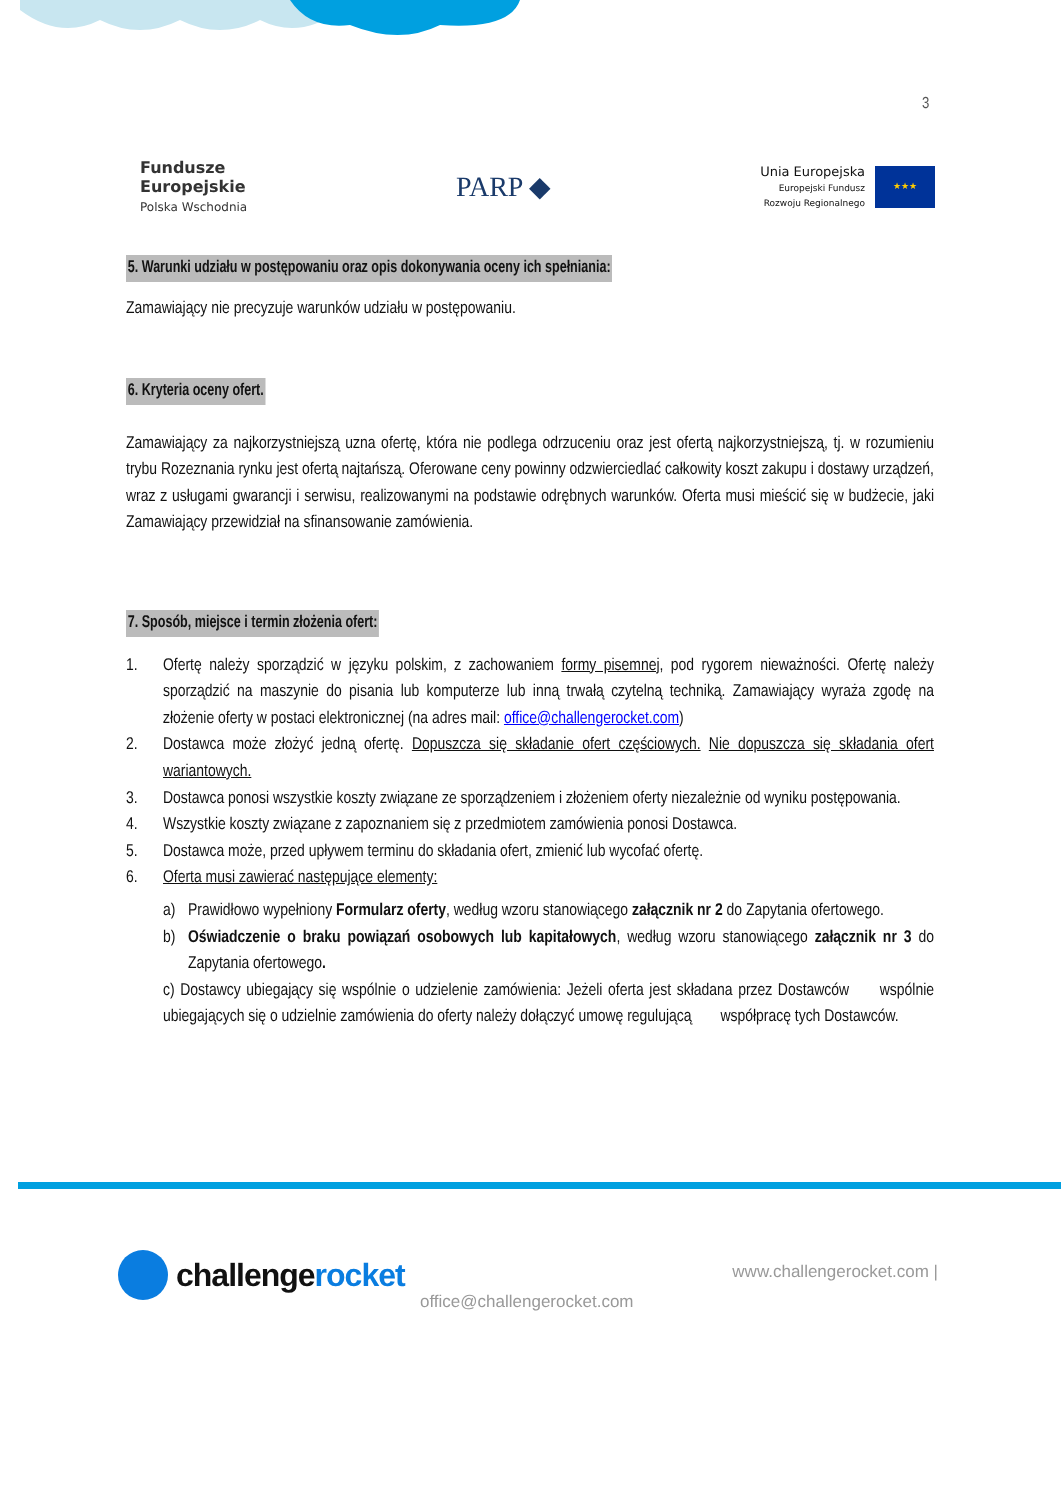3
Fundusze
Europejskie
Polska Wschodnia
PARP ◆
Unia Europejska
Europejski Fundusz
Rozwoju Regionalnego
★★★
5. Warunki udziału w postępowaniu oraz opis dokonywania oceny ich spełniania:
Zamawiający nie precyzuje warunków udziału w postępowaniu.
6. Kryteria oceny ofert.
Zamawiający za najkorzystniejszą uzna ofertę, która nie podlega odrzuceniu oraz jest ofertą najkorzystniejszą, tj. w rozumieniu trybu Rozeznania rynku jest ofertą najtańszą. Oferowane ceny powinny odzwierciedlać całkowity koszt zakupu i dostawy urządzeń, wraz z usługami gwarancji i serwisu, realizowanymi na podstawie odrębnych warunków. Oferta musi mieścić się w budżecie, jaki Zamawiający przewidział na sfinansowanie zamówienia.
7. Sposób, miejsce i termin złożenia ofert:
1. Ofertę należy sporządzić w języku polskim, z zachowaniem formy pisemnej, pod rygorem nieważności. Ofertę należy sporządzić na maszynie do pisania lub komputerze lub inną trwałą czytelną techniką. Zamawiający wyraża zgodę na złożenie oferty w postaci elektronicznej (na adres mail: office@challengerocket.com)
2. Dostawca może złożyć jedną ofertę. Dopuszcza się składanie ofert częściowych. Nie dopuszcza się składania ofert wariantowych.
3. Dostawca ponosi wszystkie koszty związane ze sporządzeniem i złożeniem oferty niezależnie od wyniku postępowania.
4. Wszystkie koszty związane z zapoznaniem się z przedmiotem zamówienia ponosi Dostawca.
5. Dostawca może, przed upływem terminu do składania ofert, zmienić lub wycofać ofertę.
6. Oferta musi zawierać następujące elementy:
a) Prawidłowo wypełniony Formularz oferty, według wzoru stanowiącego załącznik nr 2 do Zapytania ofertowego.
b) Oświadczenie o braku powiązań osobowych lub kapitałowych, według wzoru stanowiącego załącznik nr 3 do Zapytania ofertowego.
c) Dostawcy ubiegający się wspólnie o udzielenie zamówienia: Jeżeli oferta jest składana przez Dostawców wspólnie ubiegających się o udzielnie zamówienia do oferty należy dołączyć umowę regulującą współpracę tych Dostawców.
challengerocket
www.challengerocket.com |
office@challengerocket.com